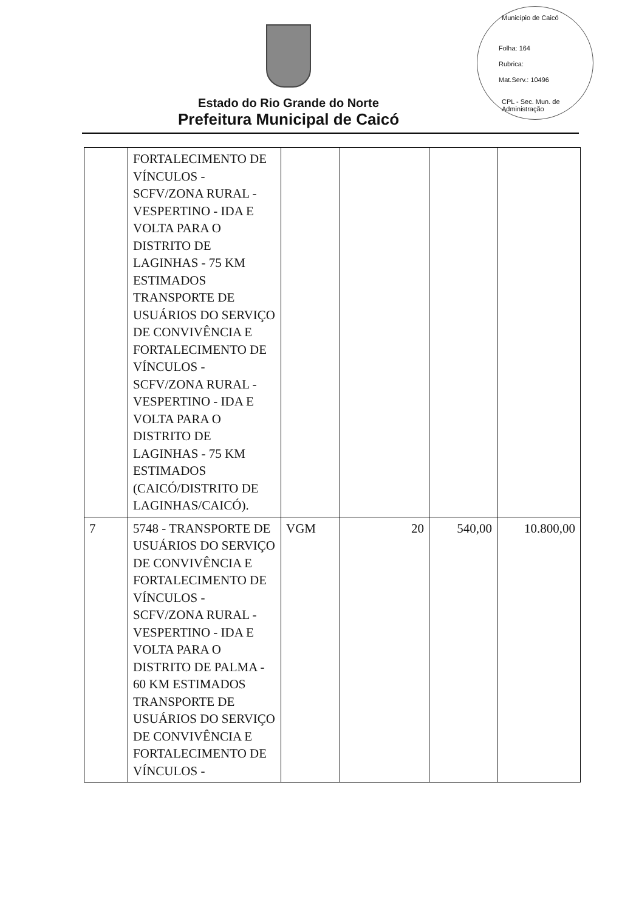Município de Caicó
Folha: 164
Rubrica:
Mat.Serv.: 10496
CPL - Sec. Mun. de Administração
Estado do Rio Grande do Norte
Prefeitura Municipal de Caicó
| | FORTALECIMENTO DE VÍNCULOS - SCFV/ZONA RURAL - VESPERTINO - IDA E VOLTA PARA O DISTRITO DE LAGINHAS - 75 KM ESTIMADOS TRANSPORTE DE USUÁRIOS DO SERVIÇO DE CONVIVÊNCIA E FORTALECIMENTO DE VÍNCULOS - SCFV/ZONA RURAL - VESPERTINO - IDA E VOLTA PARA O DISTRITO DE LAGINHAS - 75 KM ESTIMADOS (CAICÓ/DISTRITO DE LAGINHAS/CAICÓ). | | | | |
| 7 | 5748 - TRANSPORTE DE USUÁRIOS DO SERVIÇO DE CONVIVÊNCIA E FORTALECIMENTO DE VÍNCULOS - SCFV/ZONA RURAL - VESPERTINO - IDA E VOLTA PARA O DISTRITO DE PALMA - 60 KM ESTIMADOS TRANSPORTE DE USUÁRIOS DO SERVIÇO DE CONVIVÊNCIA E FORTALECIMENTO DE VÍNCULOS - | VGM | 20 | 540,00 | 10.800,00 |